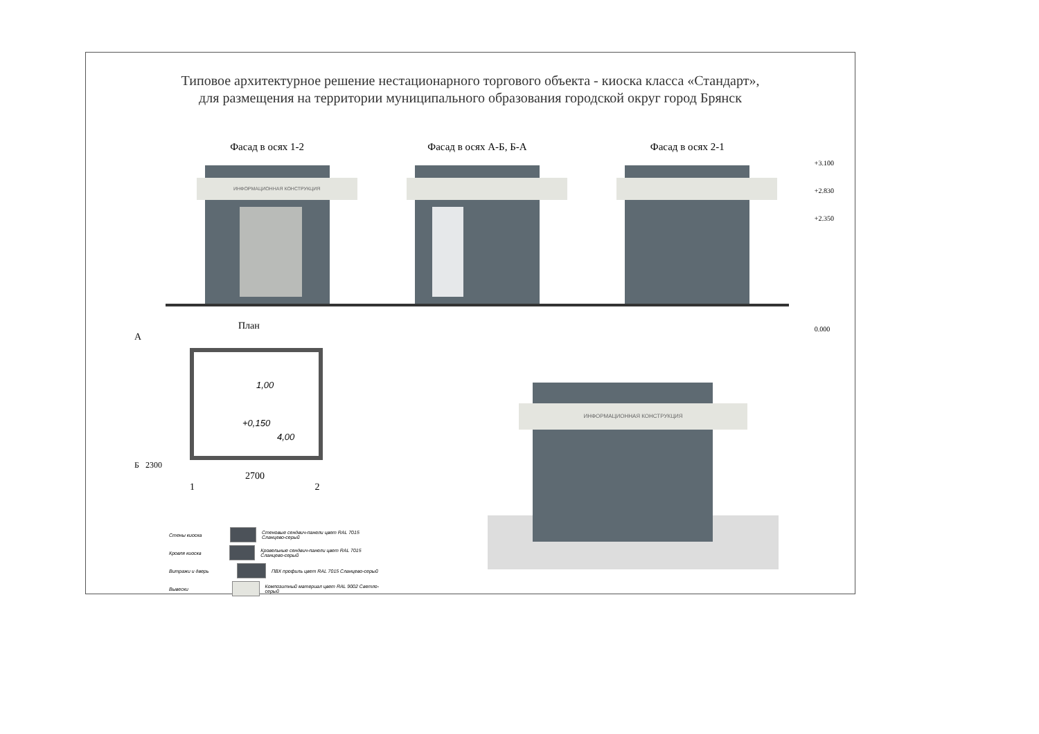Типовое архитектурное решение нестационарного торгового объекта - киоска класса «Стандарт»,
для размещения на территории муниципального образования городской округ город Брянск
Фасад в осях 1-2
ИНФОРМАЦИОННАЯ КОНСТРУКЦИЯ
Фасад в осях А-Б, Б-А Фасад в осях 2-1
+3.100
+2.830
+2.350
0.000
План
А
1,00
+0,150
4,00
Б 2300
2700
1 2
Стены киоска Стеновые сендвич-панели цвет RAL 7015 Сланцево-серый
Кровля киоска Кровельные сендвич-панели цвет RAL 7015 Сланцево-серый
Витражи и дверь ПВХ профиль цвет RAL 7015 Сланцево-серый
Вывески Композитный материал цвет RAL 9002 Светло-серый
ИНФОРМАЦИОННАЯ КОНСТРУКЦИЯ